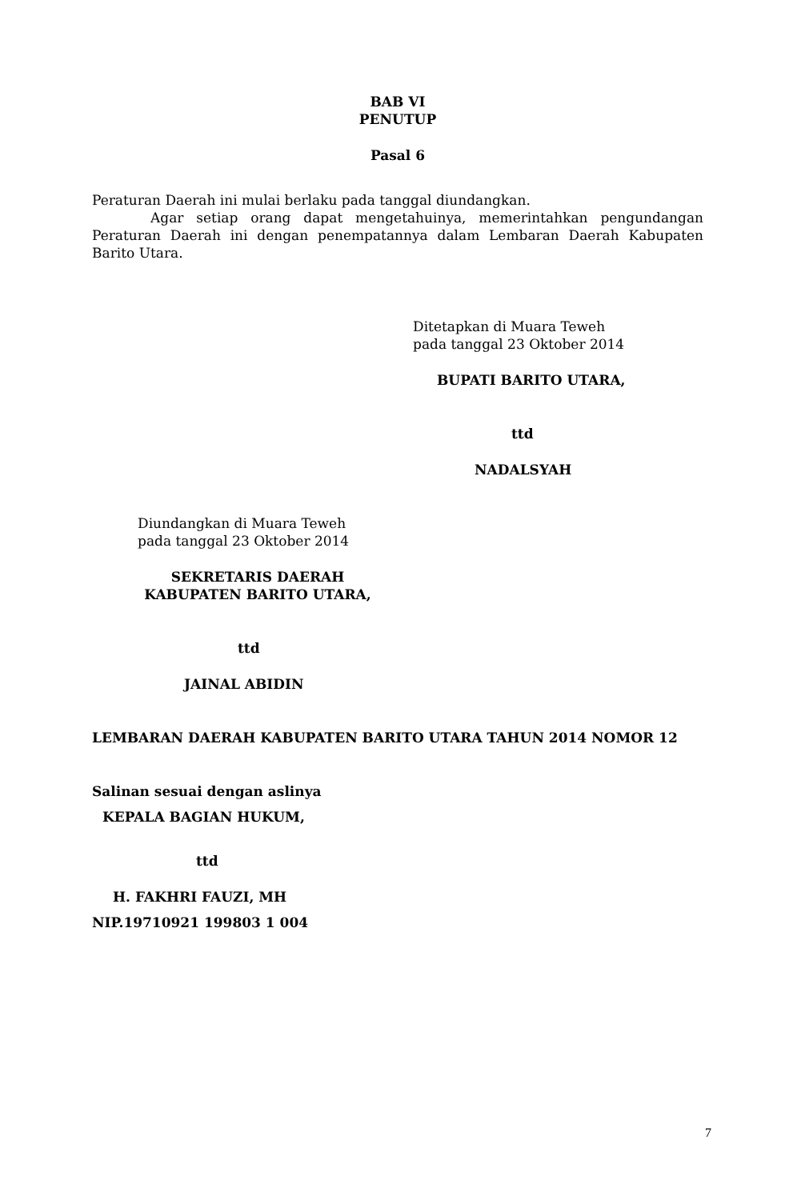BAB VI
PENUTUP
Pasal 6
Peraturan Daerah ini mulai berlaku pada tanggal diundangkan.
Agar setiap orang dapat mengetahuinya, memerintahkan pengundangan Peraturan Daerah ini dengan penempatannya dalam Lembaran Daerah Kabupaten Barito Utara.
Ditetapkan di Muara Teweh
pada tanggal 23 Oktober 2014
BUPATI BARITO UTARA,
ttd
NADALSYAH
Diundangkan di Muara Teweh
pada tanggal 23 Oktober 2014
SEKRETARIS DAERAH
KABUPATEN BARITO UTARA,
ttd
JAINAL ABIDIN
LEMBARAN DAERAH KABUPATEN BARITO UTARA TAHUN 2014 NOMOR 12
Salinan sesuai dengan aslinya
KEPALA BAGIAN HUKUM,
ttd
H. FAKHRI FAUZI, MH
NIP.19710921 199803 1 004
7